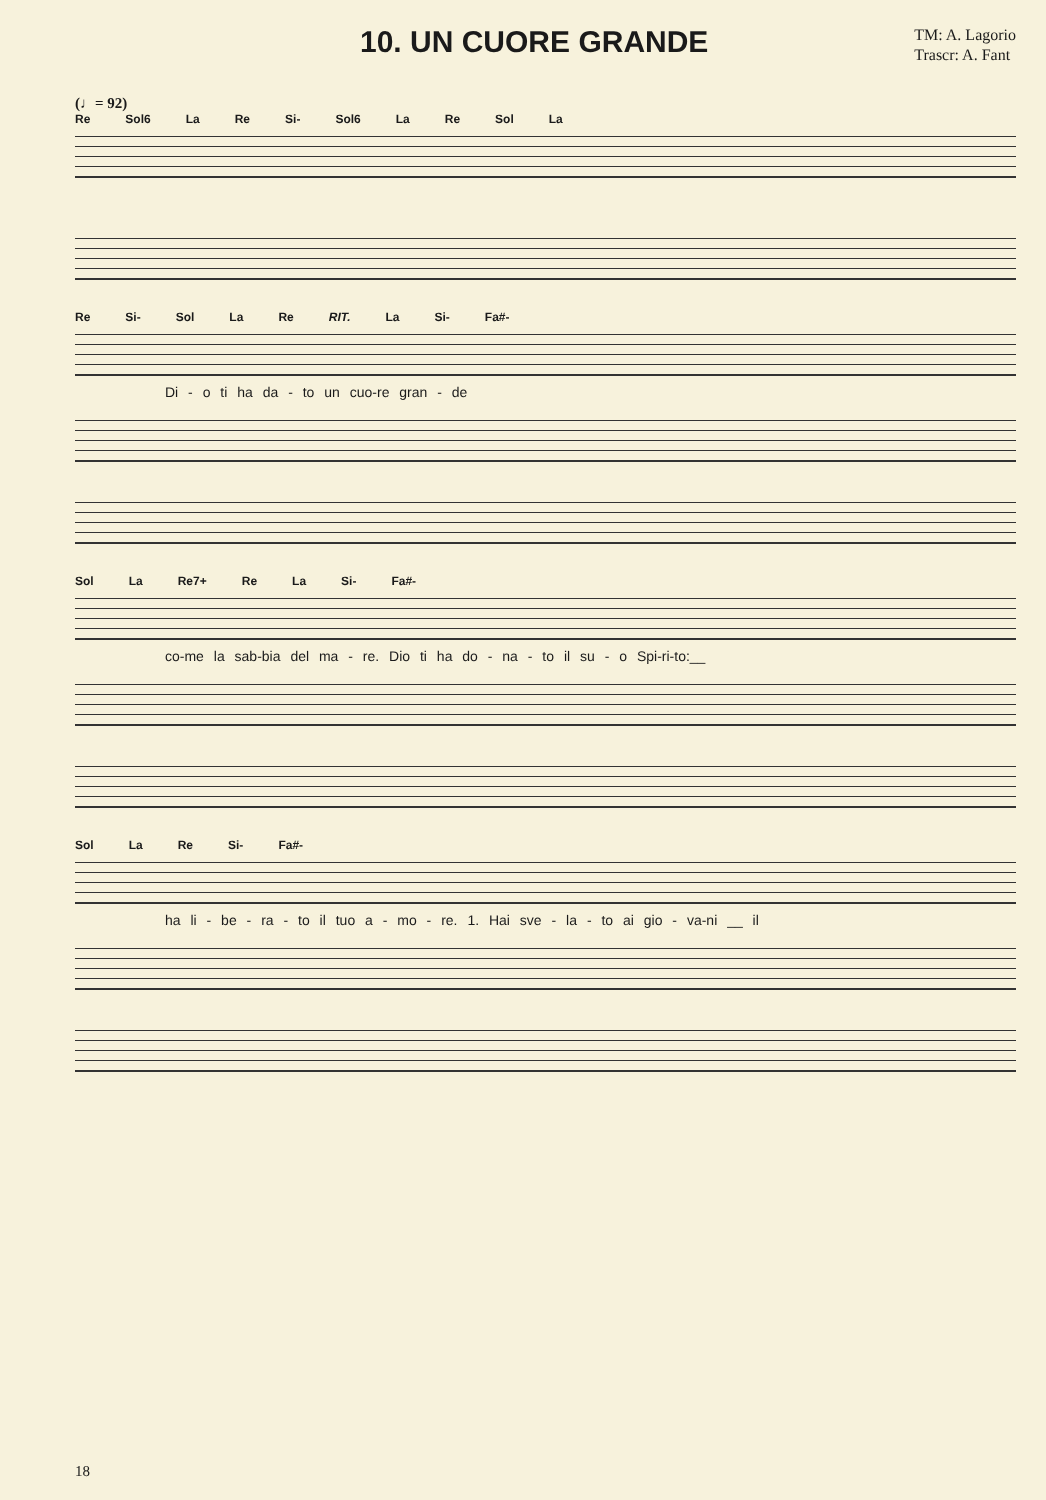10. UN CUORE GRANDE
TM: A. Lagorio
Trascr: A. Fant
(♩= 92)
Re Sol6 La Re Si- Sol6 La Re Sol La
Re Si- Sol La Re RIT. La Si- Fa#-
Di - o ti ha da - to un cuo-re gran - de
Sol La Re7+ Re La Si- Fa#-
co-me la sab-bia del ma - re. Dio ti ha do - na - to il su - o Spi-ri-to:__
Sol La Re Si- Fa#-
ha li - be - ra - to il tuo a - mo - re. 1. Hai sve - la - to ai gio - va-ni __ il
18